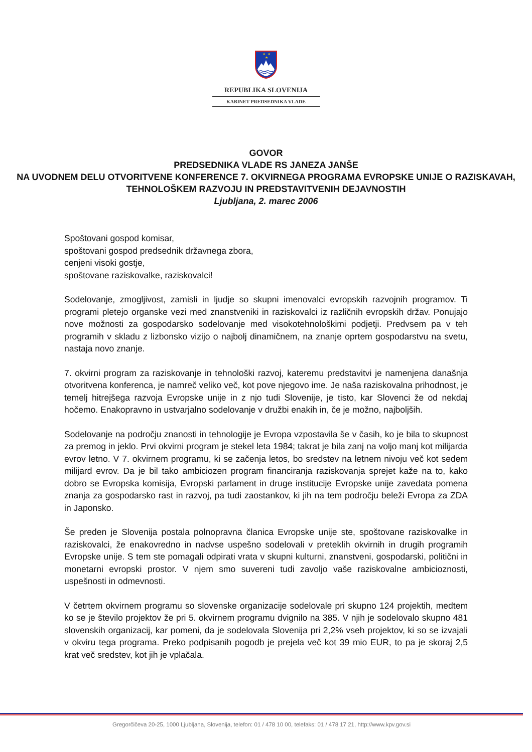★
★
★
REPUBLIKA SLOVENIJA
KABINET PREDSEDNIKA VLADE
GOVOR
PREDSEDNIKA VLADE RS JANEZA JANŠE
NA UVODNEM DELU OTVORITVENE KONFERENCE 7. OKVIRNEGA PROGRAMA EVROPSKE UNIJE O RAZISKAVAH, TEHNOLOŠKEM RAZVOJU IN PREDSTAVITVENIH DEJAVNOSTIH
Ljubljana, 2. marec 2006
Spoštovani gospod komisar,
spoštovani gospod predsednik državnega zbora,
cenjeni visoki gostje,
spoštovane raziskovalke, raziskovalci!
Sodelovanje, zmogljivost, zamisli in ljudje so skupni imenovalci evropskih razvojnih programov. Ti programi pletejo organske vezi med znanstveniki in raziskovalci iz različnih evropskih držav. Ponujajo nove možnosti za gospodarsko sodelovanje med visokotehnološkimi podjetji. Predvsem pa v teh programih v skladu z lizbonsko vizijo o najbolj dinamičnem, na znanje oprtem gospodarstvu na svetu, nastaja novo znanje.
7. okvirni program za raziskovanje in tehnološki razvoj, kateremu predstavitvi je namenjena današnja otvoritvena konferenca, je namreč veliko več, kot pove njegovo ime. Je naša raziskovalna prihodnost, je temelj hitrejšega razvoja Evropske unije in z njo tudi Slovenije, je tisto, kar Slovenci že od nekdaj hočemo. Enakopravno in ustvarjalno sodelovanje v družbi enakih in, če je možno, najboljših.
Sodelovanje na področju znanosti in tehnologije je Evropa vzpostavila še v časih, ko je bila to skupnost za premog in jeklo. Prvi okvirni program je stekel leta 1984; takrat je bila zanj na voljo manj kot milijarda evrov letno. V 7. okvirnem programu, ki se začenja letos, bo sredstev na letnem nivoju več kot sedem milijard evrov. Da je bil tako ambiciozen program financiranja raziskovanja sprejet kaže na to, kako dobro se Evropska komisija, Evropski parlament in druge institucije Evropske unije zavedata pomena znanja za gospodarsko rast in razvoj, pa tudi zaostankov, ki jih na tem področju beleži Evropa za ZDA in Japonsko.
Še preden je Slovenija postala polnopravna članica Evropske unije ste, spoštovane raziskovalke in raziskovalci, že enakovredno in nadvse uspešno sodelovali v preteklih okvirnih in drugih programih Evropske unije. S tem ste pomagali odpirati vrata v skupni kulturni, znanstveni, gospodarski, politični in monetarni evropski prostor. V njem smo suvereni tudi zavoljo vaše raziskovalne ambicioznosti, uspešnosti in odmevnosti.
V četrtem okvirnem programu so slovenske organizacije sodelovale pri skupno 124 projektih, medtem ko se je število projektov že pri 5. okvirnem programu dvignilo na 385. V njih je sodelovalo skupno 481 slovenskih organizacij, kar pomeni, da je sodelovala Slovenija pri 2,2% vseh projektov, ki so se izvajali v okviru tega programa. Preko podpisanih pogodb je prejela več kot 39 mio EUR, to pa je skoraj 2,5 krat več sredstev, kot jih je vplačala.
Gregorčičeva 20-25, 1000 Ljubljana, Slovenija, telefon: 01 / 478 10 00, telefaks: 01 / 478 17 21, http://www.kpv.gov.si